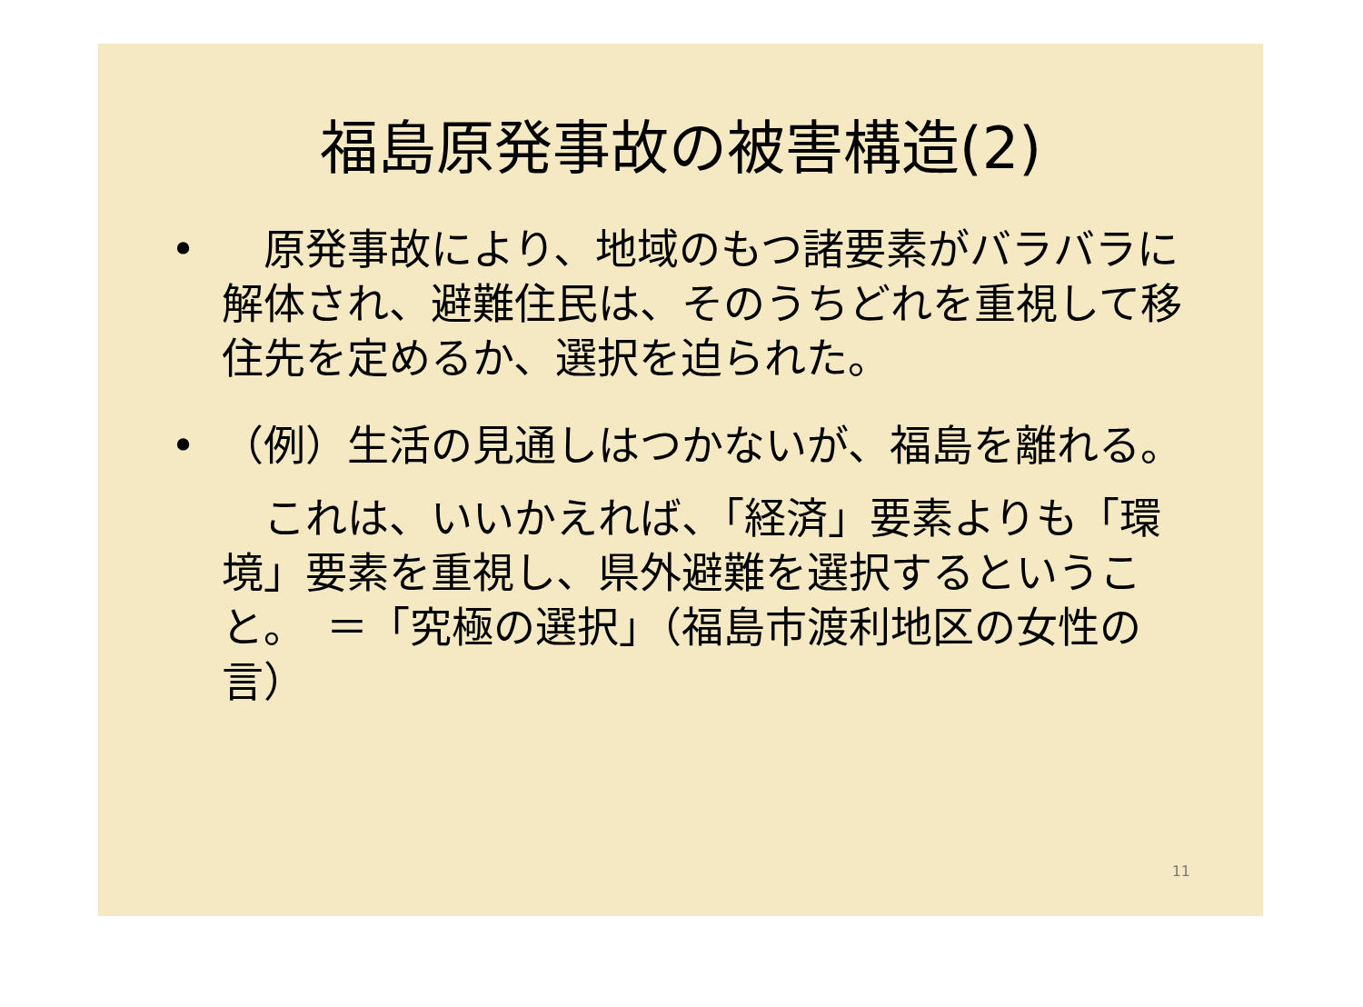福島原発事故の被害構造(2)
•　原発事故により、地域のもつ諸要素がバラバラに解体され、避難住民は、そのうちどれを重視して移住先を定めるか、選択を迫られた。
• （例）生活の見通しはつかないが、福島を離れる。
　これは、いいかえれば、「経済」要素よりも「環境」要素を重視し、県外避難を選択するということ。　＝「究極の選択」（福島市渡利地区の女性の言）
11